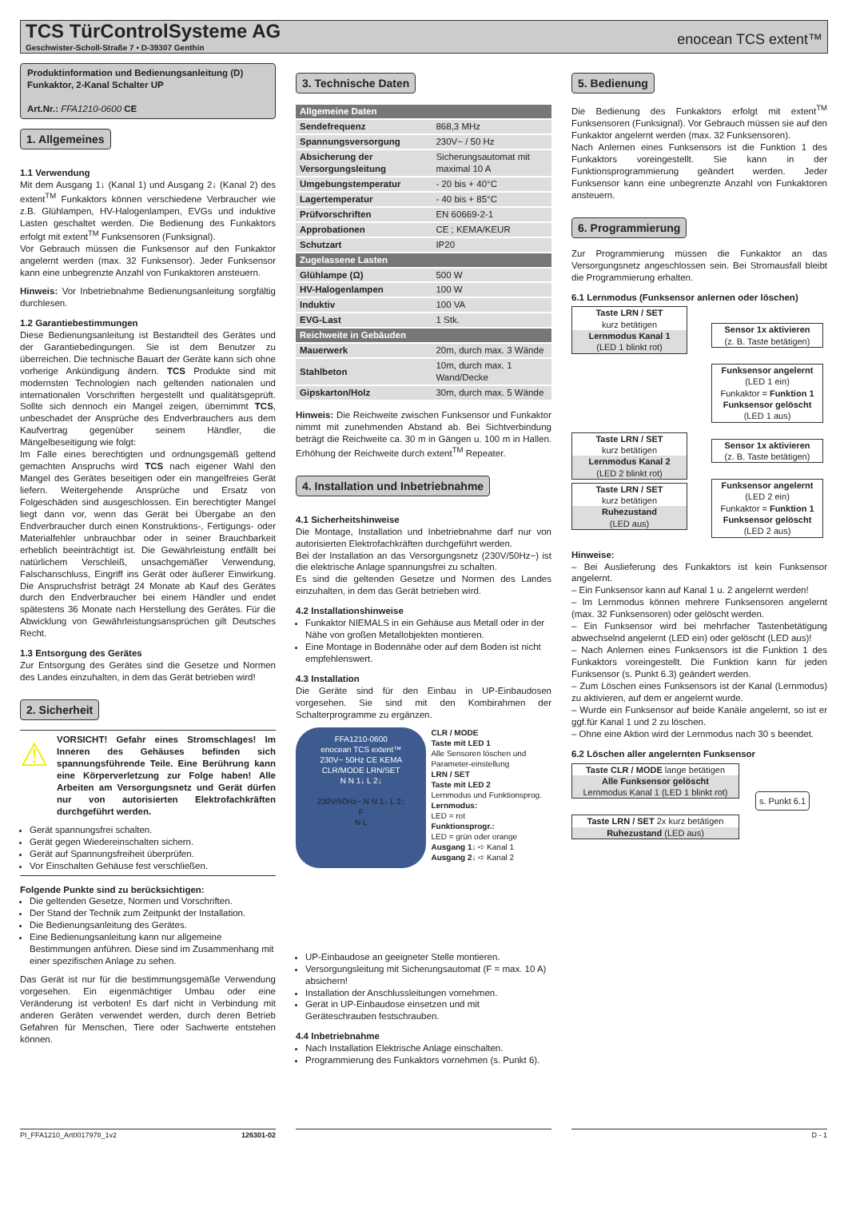TCS TürControlSysteme AG
Geschwister-Scholl-Straße 7 • D-39307 Genthin
enocean TCS extent™
Produktinformation und Bedienungsanleitung (D)
Funkaktor, 2-Kanal Schalter UP
Art.Nr.: FFA1210-0600 CE
1. Allgemeines
1.1 Verwendung
Mit dem Ausgang 1↓ (Kanal 1) und Ausgang 2↓ (Kanal 2) des extent<sup>TM</sup> Funkaktors können verschiedene Verbraucher wie z.B. Glühlampen, HV-Halogenlampen, EVGs und induktive Lasten geschaltet werden. Die Bedienung des Funkaktors erfolgt mit extent<sup>TM</sup> Funksensoren (Funksignal).
Vor Gebrauch müssen die Funksensor auf den Funkaktor angelernt werden (max. 32 Funksensor). Jeder Funksensor kann eine unbegrenzte Anzahl von Funkaktoren ansteuern.
Hinweis: Vor Inbetriebnahme Bedienungsanleitung sorgfältig durchlesen.
1.2 Garantiebestimmungen
Diese Bedienungsanleitung ist Bestandteil des Gerätes und der Garantiebedingungen. Sie ist dem Benutzer zu überreichen. Die technische Bauart der Geräte kann sich ohne vorherige Ankündigung ändern. TCS Produkte sind mit modernsten Technologien nach geltenden nationalen und internationalen Vorschriften hergestellt und qualitätsgeprüft. Sollte sich dennoch ein Mangel zeigen, übernimmt TCS, unbeschadet der Ansprüche des Endverbrauchers aus dem Kaufvertrag gegenüber seinem Händler, die Mängelbeseitigung wie folgt:
Im Falle eines berechtigten und ordnungsgemäß geltend gemachten Anspruchs wird TCS nach eigener Wahl den Mangel des Gerätes beseitigen oder ein mangelfreies Gerät liefern. Weitergehende Ansprüche und Ersatz von Folgeschäden sind ausgeschlossen. Ein berechtigter Mangel liegt dann vor, wenn das Gerät bei Übergabe an den Endverbraucher durch einen Konstruktions-, Fertigungs- oder Materialfehler unbrauchbar oder in seiner Brauchbarkeit erheblich beeinträchtigt ist. Die Gewährleistung entfällt bei natürlichem Verschleiß, unsachgemäßer Verwendung, Falschanschluss, Eingriff ins Gerät oder äußerer Einwirkung. Die Anspruchsfrist beträgt 24 Monate ab Kauf des Gerätes durch den Endverbraucher bei einem Händler und endet spätestens 36 Monate nach Herstellung des Gerätes. Für die Abwicklung von Gewährleistungsansprüchen gilt Deutsches Recht.
1.3 Entsorgung des Gerätes
Zur Entsorgung des Gerätes sind die Gesetze und Normen des Landes einzuhalten, in dem das Gerät betrieben wird!
2. Sicherheit
⚠
VORSICHT! Gefahr eines Stromschlages! Im Inneren des Gehäuses befinden sich spannungsführende Teile. Eine Berührung kann eine Körperverletzung zur Folge haben! Alle Arbeiten am Versorgungsnetz und Gerät dürfen nur von autorisierten Elektrofachkräften durchgeführt werden.
Gerät spannungsfrei schalten.
Gerät gegen Wiedereinschalten sichern.
Gerät auf Spannungsfreiheit überprüfen.
Vor Einschalten Gehäuse fest verschließen.
Folgende Punkte sind zu berücksichtigen:
Die geltenden Gesetze, Normen und Vorschriften.
Der Stand der Technik zum Zeitpunkt der Installation.
Die Bedienungsanleitung des Gerätes.
Eine Bedienungsanleitung kann nur allgemeine Bestimmungen anführen. Diese sind im Zusammenhang mit einer spezifischen Anlage zu sehen.
Das Gerät ist nur für die bestimmungsgemäße Verwendung vorgesehen. Ein eigenmächtiger Umbau oder eine Veränderung ist verboten! Es darf nicht in Verbindung mit anderen Geräten verwendet werden, durch deren Betrieb Gefahren für Menschen, Tiere oder Sachwerte entstehen können.
3. Technische Daten
| Allgemeine Daten | |
| --- | --- |
| Sendefrequenz | 868,3 MHz |
| Spannungsversorgung | 230V~ / 50 Hz |
| Absicherung der Versorgungsleitung | Sicherungsautomat mit maximal 10 A |
| Umgebungstemperatur | - 20 bis + 40°C |
| Lagertemperatur | - 40 bis + 85°C |
| Prüfvorschriften | EN 60669-2-1 |
| Approbationen | CE ; KEMA/KEUR |
| Schutzart | IP20 |
| Zugelassene Lasten | |
| Glühlampe (Ω) | 500 W |
| HV-Halogenlampen | 100 W |
| Induktiv | 100 VA |
| EVG-Last | 1 Stk. |
| Reichweite in Gebäuden | |
| Mauerwerk | 20m, durch max. 3 Wände |
| Stahlbeton | 10m, durch max. 1 Wand/Decke |
| Gipskarton/Holz | 30m, durch max. 5 Wände |
Hinweis: Die Reichweite zwischen Funksensor und Funkaktor nimmt mit zunehmenden Abstand ab. Bei Sichtverbindung beträgt die Reichweite ca. 30 m in Gängen u. 100 m in Hallen. Erhöhung der Reichweite durch extent<sup>TM</sup> Repeater.
4. Installation und Inbetriebnahme
4.1 Sicherheitshinweise
Die Montage, Installation und Inbetriebnahme darf nur von autorisierten Elektrofachkräften durchgeführt werden.
Bei der Installation an das Versorgungsnetz (230V/50Hz~) ist die elektrische Anlage spannungsfrei zu schalten.
Es sind die geltenden Gesetze und Normen des Landes einzuhalten, in dem das Gerät betrieben wird.
4.2 Installationshinweise
Funkaktor NIEMALS in ein Gehäuse aus Metall oder in der Nähe von großen Metallobjekten montieren.
Eine Montage in Bodennähe oder auf dem Boden ist nicht empfehlenswert.
4.3 Installation
Die Geräte sind für den Einbau in UP-Einbaudosen vorgesehen. Sie sind mit den Kombirahmen der Schalterprogramme zu ergänzen.
FFA1210-0600
enocean TCS extent™
230V~ 50Hz CE KEMA
CLR/MODE LRN/SET
N N 1↓ L 2↓
230V/50Hz~ N N 1↓ L 2↓
F
N L
CLR / MODE
Taste mit LED 1
Alle Sensoren löschen und Parameter-einstellung
LRN / SET
Taste mit LED 2
Lernmodus und Funktionsprog.
Lernmodus:
LED = rot
Funktionsprogr.:
LED = grün oder orange
Ausgang 1↓ ➪ Kanal 1
Ausgang 2↓ ➪ Kanal 2
UP-Einbaudose an geeigneter Stelle montieren.
Versorgungsleitung mit Sicherungsautomat (F = max. 10 A) absichern!
Installation der Anschlussleitungen vornehmen.
Gerät in UP-Einbaudose einsetzen und mit Geräteschrauben festschrauben.
4.4 Inbetriebnahme
Nach Installation Elektrische Anlage einschalten.
Programmierung des Funkaktors vornehmen (s. Punkt 6).
5. Bedienung
Die Bedienung des Funkaktors erfolgt mit extent<sup>TM</sup> Funksensoren (Funksignal). Vor Gebrauch müssen sie auf den Funkaktor angelernt werden (max. 32 Funksensoren).
Nach Anlernen eines Funksensors ist die Funktion 1 des Funkaktors voreingestellt. Sie kann in der Funktionsprogrammierung geändert werden. Jeder Funksensor kann eine unbegrenzte Anzahl von Funkaktoren ansteuern.
6. Programmierung
Zur Programmierung müssen die Funkaktor an das Versorgungsnetz angeschlossen sein. Bei Stromausfall bleibt die Programmierung erhalten.
6.1 Lernmodus (Funksensor anlernen oder löschen)
Taste LRN / SET
kurz betätigen
Lernmodus Kanal 1
(LED 1 blinkt rot)
Taste LRN / SET
kurz betätigen
Lernmodus Kanal 2
(LED 2 blinkt rot)
Taste LRN / SET
kurz betätigen
Ruhezustand
(LED aus)
Sensor 1x aktivieren
(z. B. Taste betätigen)
Funksensor angelernt
(LED 1 ein)
Funkaktor = Funktion 1
Funksensor gelöscht
(LED 1 aus)
Sensor 1x aktivieren
(z. B. Taste betätigen)
Funksensor angelernt
(LED 2 ein)
Funkaktor = Funktion 1
Funksensor gelöscht
(LED 2 aus)
Hinweise:
– Bei Auslieferung des Funkaktors ist kein Funksensor angelernt.
– Ein Funksensor kann auf Kanal 1 u. 2 angelernt werden!
– Im Lernmodus können mehrere Funksensoren angelernt (max. 32 Funksensoren) oder gelöscht werden.
– Ein Funksensor wird bei mehrfacher Tastenbetätigung abwechselnd angelernt (LED ein) oder gelöscht (LED aus)!
– Nach Anlernen eines Funksensors ist die Funktion 1 des Funkaktors voreingestellt. Die Funktion kann für jeden Funksensor (s. Punkt 6.3) geändert werden.
– Zum Löschen eines Funksensors ist der Kanal (Lernmodus) zu aktivieren, auf dem er angelernt wurde.
– Wurde ein Funksensor auf beide Kanäle angelernt, so ist er ggf.für Kanal 1 und 2 zu löschen.
– Ohne eine Aktion wird der Lernmodus nach 30 s beendet.
6.2 Löschen aller angelernten Funksensor
Taste CLR / MODE lange betätigen
Alle Funksensor gelöscht
Lernmodus Kanal 1 (LED 1 blinkt rot)
Taste LRN / SET 2x kurz betätigen
Ruhezustand (LED aus)
s. Punkt 6.1
PI_FFA1210_Art0017978_1v2 126301-02 D - 1